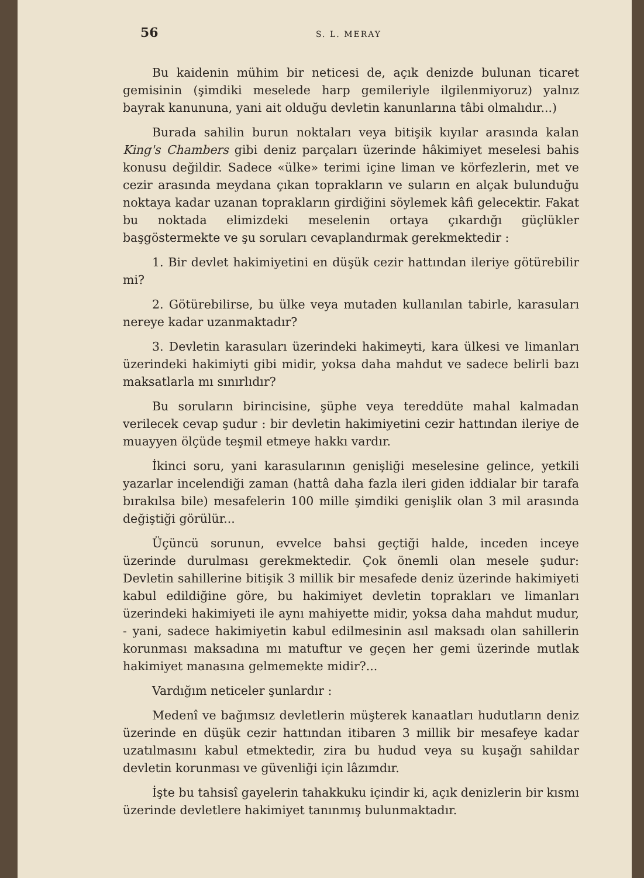56 S. L. MERAY
Bu kaidenin mühim bir neticesi de, açık denizde bulunan ticaret gemisinin (şimdiki meselede harp gemileriyle ilgilenmiyoruz) yalnız bayrak kanununa, yani ait olduğu devletin kanunlarına tâbi olmalıdır...)
Burada sahilin burun noktaları veya bitişik kıyılar arasında kalan King's Chambers gibi deniz parçaları üzerinde hâkimiyet meselesi bahis konusu değildir. Sadece «ülke» terimi içine liman ve körfezlerin, met ve cezir arasında meydana çıkan toprakların ve suların en alçak bulunduğu noktaya kadar uzanan toprakların girdiğini söylemek kâfi gelecektir. Fakat bu noktada elimizdeki meselenin ortaya çıkardığı güçlükler başgöstermekte ve şu soruları cevaplandırmak gerekmektedir :
1. Bir devlet hakimiyetini en düşük cezir hattından ileriye götürebilir mi?
2. Götürebilirse, bu ülke veya mutaden kullanılan tabirle, karasuları nereye kadar uzanmaktadır?
3. Devletin karasuları üzerindeki hakimeyti, kara ülkesi ve limanları üzerindeki hakimiyti gibi midir, yoksa daha mahdut ve sadece belirli bazı maksatlarla mı sınırlıdır?
Bu soruların birincisine, şüphe veya tereddüte mahal kalmadan verilecek cevap şudur : bir devletin hakimiyetini cezir hattından ileriye de muayyen ölçüde teşmil etmeye hakkı vardır.
İkinci soru, yani karasularının genişliği meselesine gelince, yetkili yazarlar incelendiği zaman (hattâ daha fazla ileri giden iddialar bir tarafa bırakılsa bile) mesafelerin 100 mille şimdiki genişlik olan 3 mil arasında değiştiği görülür...
Üçüncü sorunun, evvelce bahsi geçtiği halde, inceden inceye üzerinde durulması gerekmektedir. Çok önemli olan mesele şudur: Devletin sahillerine bitişik 3 millik bir mesafede deniz üzerinde hakimiyeti kabul edildiğine göre, bu hakimiyet devletin toprakları ve limanları üzerindeki hakimiyeti ile aynı mahiyette midir, yoksa daha mahdut mudur, - yani, sadece hakimiyetin kabul edilmesinin asıl maksadı olan sahillerin korunması maksadına mı matuftur ve geçen her gemi üzerinde mutlak hakimiyet manasına gelmemekte midir?...
Vardığım neticeler şunlardır :
Medenî ve bağımsız devletlerin müşterek kanaatları hudutların deniz üzerinde en düşük cezir hattından itibaren 3 millik bir mesafeye kadar uzatılmasını kabul etmektedir, zira bu hudud veya su kuşağı sahildar devletin korunması ve güvenliği için lâzımdır.
İşte bu tahsisî gayelerin tahakkuku içindir ki, açık denizlerin bir kısmı üzerinde devletlere hakimiyet tanınmış bulunmaktadır.